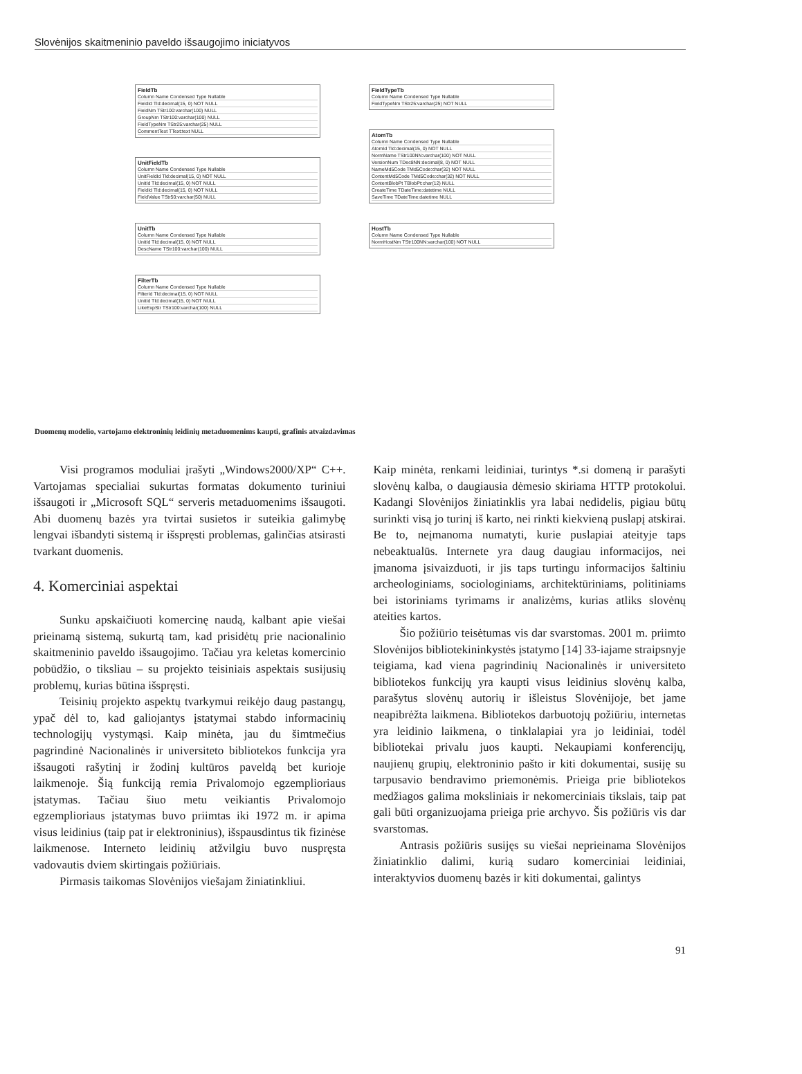Slovėnijos skaitmeninio paveldo išsaugojimo iniciatyvos
FieldTb
Column Name Condensed Type Nullable
FieldId Tld:decimal(15, 0) NOT NULL
FieldNm TStr100:varchar(100) NULL
GroupNm TStr100:varchar(100) NULL
FieldTypeNm TStr25:varchar(25) NULL
CommentText TText:text NULL
UnitFieldTb
Column Name Condensed Type Nullable
UnitFieldId Tld:decimal(15, 0) NOT NULL
UnitId Tld:decimal(15, 0) NOT NULL
FieldId Tld:decimal(15, 0) NOT NULL
FieldValue TStr50:varchar(50) NULL
UnitTb
Column Name Condensed Type Nullable
UnitId Tld:decimal(15, 0) NOT NULL
DescName TStr100:varchar(100) NULL
FilterTb
Column Name Condensed Type Nullable
FilterId Tld:decimal(15, 0) NOT NULL
UnitId Tld:decimal(15, 0) NOT NULL
LikeExpStr TStr100:varchar(100) NULL
FieldTypeTb
Column Name Condensed Type Nullable
FieldTypeNm TStr25:varchar(25) NOT NULL
AtomTb
Column Name Condensed Type Nullable
AtomId Tld:decimal(15, 0) NOT NULL
NormName TStr100NN:varchar(100) NOT NULL
VersionNum TDec8NN:decimal(8, 0) NOT NULL
NameMd5Code TMd5Code:char(32) NOT NULL
ContentMd5Code TMd5Code:char(32) NOT NULL
ContentBlobPt TBlobPt:char(12) NULL
CreateTime TDateTime:datetime NULL
SaveTime TDateTime:datetime NULL
HostTb
Column Name Condensed Type Nullable
NormHostNm TStr100NN:varchar(100) NOT NULL
Duomenų modelio, vartojamo elektroninių leidinių metaduomenims kaupti, grafinis atvaizdavimas
Visi programos moduliai įrašyti „Windows2000/XP“ C++. Vartojamas specialiai sukurtas formatas dokumento turiniui išsaugoti ir „Microsoft SQL“ serveris metaduomenims išsaugoti. Abi duomenų bazės yra tvirtai susietos ir suteikia galimybę lengvai išbandyti sistemą ir išspręsti problemas, galinčias atsirasti tvarkant duomenis.
4. Komerciniai aspektai
Sunku apskaičiuoti komercinę naudą, kalbant apie viešai prieinamą sistemą, sukurtą tam, kad prisidėtų prie nacionalinio skaitmeninio paveldo išsaugojimo. Tačiau yra keletas komercinio pobūdžio, o tiksliau – su projekto teisiniais aspektais susijusių problemų, kurias būtina išspręsti.
Teisinių projekto aspektų tvarkymui reikėjo daug pastangų, ypač dėl to, kad galiojantys įstatymai stabdo informacinių technologijų vystymąsi. Kaip minėta, jau du šimtmečius pagrindinė Nacionalinės ir universiteto bibliotekos funkcija yra išsaugoti rašytinį ir žodinį kultūros paveldą bet kurioje laikmenoje. Šią funkciją remia Privalomojo egzemplioriaus įstatymas. Tačiau šiuo metu veikiantis Privalomojo egzemplioriaus įstatymas buvo priimtas iki 1972 m. ir apima visus leidinius (taip pat ir elektroninius), išspausdintus tik fizinėse laikmenose. Interneto leidinių atžvilgiu buvo nuspręsta vadovautis dviem skirtingais požiūriais.
Pirmasis taikomas Slovėnijos viešajam žiniatinkliui.
Kaip minėta, renkami leidiniai, turintys *.si domeną ir parašyti slovėnų kalba, o daugiausia dėmesio skiriama HTTP protokolui. Kadangi Slovėnijos žiniatinklis yra labai nedidelis, pigiau būtų surinkti visą jo turinį iš karto, nei rinkti kiekvieną puslapį atskirai. Be to, neįmanoma numatyti, kurie puslapiai ateityje taps nebeaktualūs. Internete yra daug daugiau informacijos, nei įmanoma įsivaizduoti, ir jis taps turtingu informacijos šaltiniu archeologiniams, sociologiniams, architektūriniams, politiniams bei istoriniams tyrimams ir analizėms, kurias atliks slovėnų ateities kartos.
Šio požiūrio teisėtumas vis dar svarstomas. 2001 m. priimto Slovėnijos bibliotekininkystės įstatymo [14] 33-iajame straipsnyje teigiama, kad viena pagrindinių Nacionalinės ir universiteto bibliotekos funkcijų yra kaupti visus leidinius slovėnų kalba, parašytus slovėnų autorių ir išleistus Slovėnijoje, bet jame neapibrėžta laikmena. Bibliotekos darbuotojų požiūriu, internetas yra leidinio laikmena, o tinklalapiai yra jo leidiniai, todėl bibliotekai privalu juos kaupti. Nekaupiami konferencijų, naujienų grupių, elektroninio pašto ir kiti dokumentai, susiję su tarpusavio bendravimo priemonėmis. Prieiga prie bibliotekos medžiagos galima moksliniais ir nekomerciniais tikslais, taip pat gali būti organizuojama prieiga prie archyvo. Šis požiūris vis dar svarstomas.
Antrasis požiūris susijęs su viešai neprieinama Slovėnijos žiniatinklio dalimi, kurią sudaro komerciniai leidiniai, interaktyvios duomenų bazės ir kiti dokumentai, galintys
91